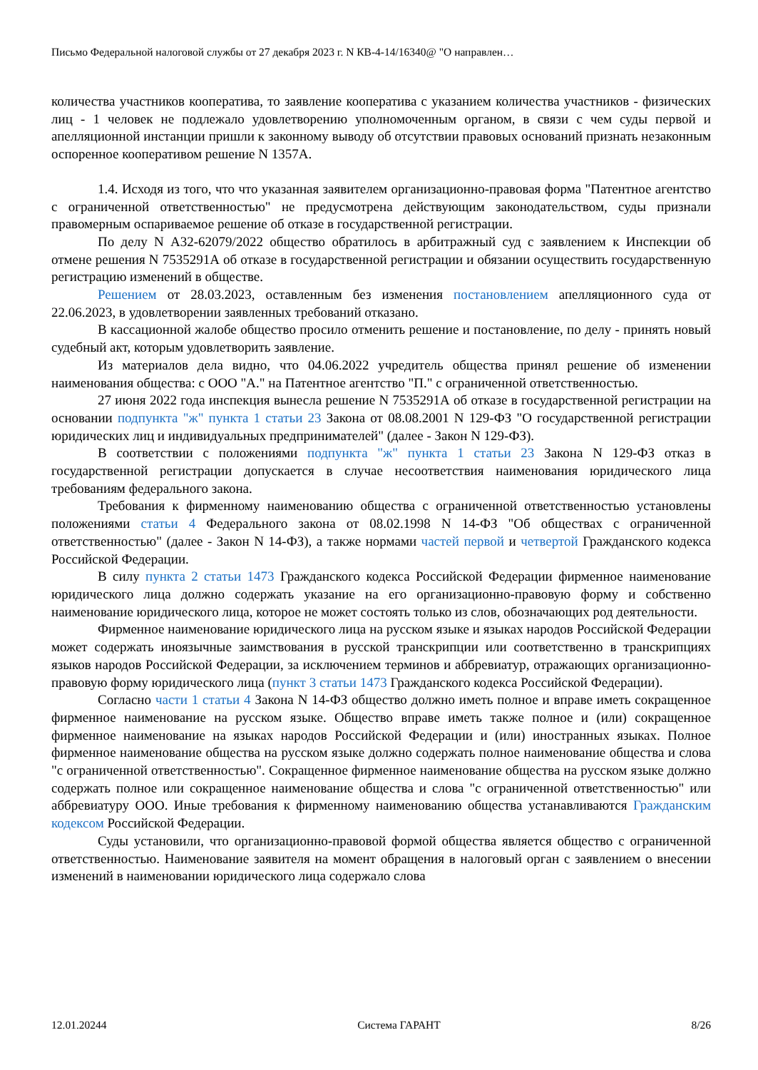Письмо Федеральной налоговой службы от 27 декабря 2023 г. N КВ-4-14/16340@ "О направлен…
количества участников кооператива, то заявление кооператива с указанием количества участников - физических лиц - 1 человек не подлежало удовлетворению уполномоченным органом, в связи с чем суды первой и апелляционной инстанции пришли к законному выводу об отсутствии правовых оснований признать незаконным оспоренное кооперативом решение N 1357А.
1.4. Исходя из того, что что указанная заявителем организационно-правовая форма "Патентное агентство с ограниченной ответственностью" не предусмотрена действующим законодательством, суды признали правомерным оспариваемое решение об отказе в государственной регистрации.
По делу N А32-62079/2022 общество обратилось в арбитражный суд с заявлением к Инспекции об отмене решения N 7535291А об отказе в государственной регистрации и обязании осуществить государственную регистрацию изменений в обществе.
Решением от 28.03.2023, оставленным без изменения постановлением апелляционного суда от 22.06.2023, в удовлетворении заявленных требований отказано.
В кассационной жалобе общество просило отменить решение и постановление, по делу - принять новый судебный акт, которым удовлетворить заявление.
Из материалов дела видно, что 04.06.2022 учредитель общества принял решение об изменении наименования общества: с ООО "А." на Патентное агентство "П." с ограниченной ответственностью.
27 июня 2022 года инспекция вынесла решение N 7535291А об отказе в государственной регистрации на основании подпункта "ж" пункта 1 статьи 23 Закона от 08.08.2001 N 129-ФЗ "О государственной регистрации юридических лиц и индивидуальных предпринимателей" (далее - Закон N 129-ФЗ).
В соответствии с положениями подпункта "ж" пункта 1 статьи 23 Закона N 129-ФЗ отказ в государственной регистрации допускается в случае несоответствия наименования юридического лица требованиям федерального закона.
Требования к фирменному наименованию общества с ограниченной ответственностью установлены положениями статьи 4 Федерального закона от 08.02.1998 N 14-ФЗ "Об обществах с ограниченной ответственностью" (далее - Закон N 14-ФЗ), а также нормами частей первой и четвертой Гражданского кодекса Российской Федерации.
В силу пункта 2 статьи 1473 Гражданского кодекса Российской Федерации фирменное наименование юридического лица должно содержать указание на его организационно-правовую форму и собственно наименование юридического лица, которое не может состоять только из слов, обозначающих род деятельности.
Фирменное наименование юридического лица на русском языке и языках народов Российской Федерации может содержать иноязычные заимствования в русской транскрипции или соответственно в транскрипциях языков народов Российской Федерации, за исключением терминов и аббревиатур, отражающих организационно-правовую форму юридического лица (пункт 3 статьи 1473 Гражданского кодекса Российской Федерации).
Согласно части 1 статьи 4 Закона N 14-ФЗ общество должно иметь полное и вправе иметь сокращенное фирменное наименование на русском языке. Общество вправе иметь также полное и (или) сокращенное фирменное наименование на языках народов Российской Федерации и (или) иностранных языках. Полное фирменное наименование общества на русском языке должно содержать полное наименование общества и слова "с ограниченной ответственностью". Сокращенное фирменное наименование общества на русском языке должно содержать полное или сокращенное наименование общества и слова "с ограниченной ответственностью" или аббревиатуру ООО. Иные требования к фирменному наименованию общества устанавливаются Гражданским кодексом Российской Федерации.
Суды установили, что организационно-правовой формой общества является общество с ограниченной ответственностью. Наименование заявителя на момент обращения в налоговый орган с заявлением о внесении изменений в наименовании юридического лица содержало слова
12.01.20244 Система ГАРАНТ 8/26